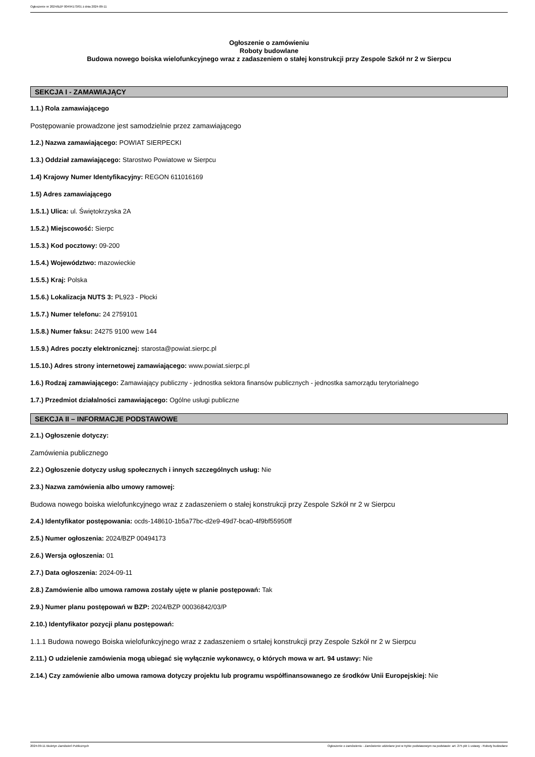Ogłoszenie nr 2024/BZP 00494173/01 z dnia 2024-09-11
Ogłoszenie o zamówieniu
Roboty budowlane
Budowa nowego boiska wielofunkcyjnego wraz z zadaszeniem o stałej konstrukcji przy Zespole Szkół nr 2 w Sierpcu
SEKCJA I - ZAMAWIAJĄCY
1.1.) Rola zamawiającego
Postępowanie prowadzone jest samodzielnie przez zamawiającego
1.2.) Nazwa zamawiającego: POWIAT SIERPECKI
1.3.) Oddział zamawiającego: Starostwo Powiatowe w Sierpcu
1.4) Krajowy Numer Identyfikacyjny: REGON 611016169
1.5) Adres zamawiającego
1.5.1.) Ulica: ul. Świętokrzyska 2A
1.5.2.) Miejscowość: Sierpc
1.5.3.) Kod pocztowy: 09-200
1.5.4.) Województwo: mazowieckie
1.5.5.) Kraj: Polska
1.5.6.) Lokalizacja NUTS 3: PL923 - Płocki
1.5.7.) Numer telefonu: 24 2759101
1.5.8.) Numer faksu: 24275 9100 wew 144
1.5.9.) Adres poczty elektronicznej: starosta@powiat.sierpc.pl
1.5.10.) Adres strony internetowej zamawiającego: www.powiat.sierpc.pl
1.6.) Rodzaj zamawiającego: Zamawiający publiczny - jednostka sektora finansów publicznych - jednostka samorządu terytorialnego
1.7.) Przedmiot działalności zamawiającego: Ogólne usługi publiczne
SEKCJA II – INFORMACJE PODSTAWOWE
2.1.) Ogłoszenie dotyczy:
Zamówienia publicznego
2.2.) Ogłoszenie dotyczy usług społecznych i innych szczególnych usług: Nie
2.3.) Nazwa zamówienia albo umowy ramowej:
Budowa nowego boiska wielofunkcyjnego wraz z zadaszeniem o stałej konstrukcji przy Zespole Szkół nr 2 w Sierpcu
2.4.) Identyfikator postępowania: ocds-148610-1b5a77bc-d2e9-49d7-bca0-4f9bf55950ff
2.5.) Numer ogłoszenia: 2024/BZP 00494173
2.6.) Wersja ogłoszenia: 01
2.7.) Data ogłoszenia: 2024-09-11
2.8.) Zamówienie albo umowa ramowa zostały ujęte w planie postępowań: Tak
2.9.) Numer planu postępowań w BZP: 2024/BZP 00036842/03/P
2.10.) Identyfikator pozycji planu postępowań:
1.1.1 Budowa nowego Boiska wielofunkcyjnego wraz z zadaszeniem o srtałej konstrukcji przy Zespole Szkół nr 2 w Sierpcu
2.11.) O udzielenie zamówienia mogą ubiegać się wyłącznie wykonawcy, o których mowa w art. 94 ustawy: Nie
2.14.) Czy zamówienie albo umowa ramowa dotyczy projektu lub programu współfinansowanego ze środków Unii Europejskiej: Nie
2024-09-11 Biuletyn Zamówień Publicznych Ogłoszenie o zamówieniu - Zamówienie udzielane jest w trybie podstawowym na podstawie: art. 275 pkt 1 ustawy - Roboty budowlane